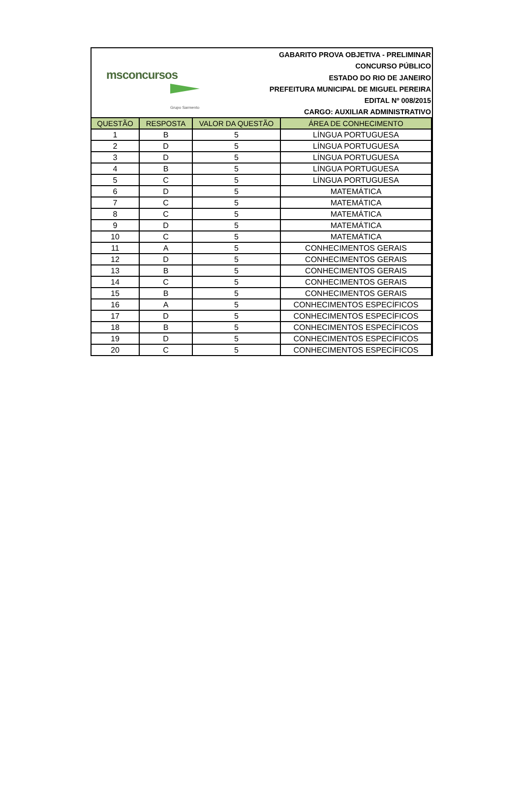msconcursos
Grupo Sarmento
GABARITO PROVA OBJETIVA - PRELIMINAR
CONCURSO PÚBLICO
ESTADO DO RIO DE JANEIRO
PREFEITURA MUNICIPAL DE MIGUEL PEREIRA
EDITAL Nº 008/2015
CARGO: AUXILIAR ADMINISTRATIVO
| QUESTÃO | RESPOSTA | VALOR DA QUESTÃO | ÁREA DE CONHECIMENTO |
| --- | --- | --- | --- |
| 1 | B | 5 | LÍNGUA PORTUGUESA |
| 2 | D | 5 | LÍNGUA PORTUGUESA |
| 3 | D | 5 | LÍNGUA PORTUGUESA |
| 4 | B | 5 | LÍNGUA PORTUGUESA |
| 5 | C | 5 | LÍNGUA PORTUGUESA |
| 6 | D | 5 | MATEMÁTICA |
| 7 | C | 5 | MATEMÁTICA |
| 8 | C | 5 | MATEMÁTICA |
| 9 | D | 5 | MATEMÁTICA |
| 10 | C | 5 | MATEMÁTICA |
| 11 | A | 5 | CONHECIMENTOS GERAIS |
| 12 | D | 5 | CONHECIMENTOS GERAIS |
| 13 | B | 5 | CONHECIMENTOS GERAIS |
| 14 | C | 5 | CONHECIMENTOS GERAIS |
| 15 | B | 5 | CONHECIMENTOS GERAIS |
| 16 | A | 5 | CONHECIMENTOS ESPECÍFICOS |
| 17 | D | 5 | CONHECIMENTOS ESPECÍFICOS |
| 18 | B | 5 | CONHECIMENTOS ESPECÍFICOS |
| 19 | D | 5 | CONHECIMENTOS ESPECÍFICOS |
| 20 | C | 5 | CONHECIMENTOS ESPECÍFICOS |